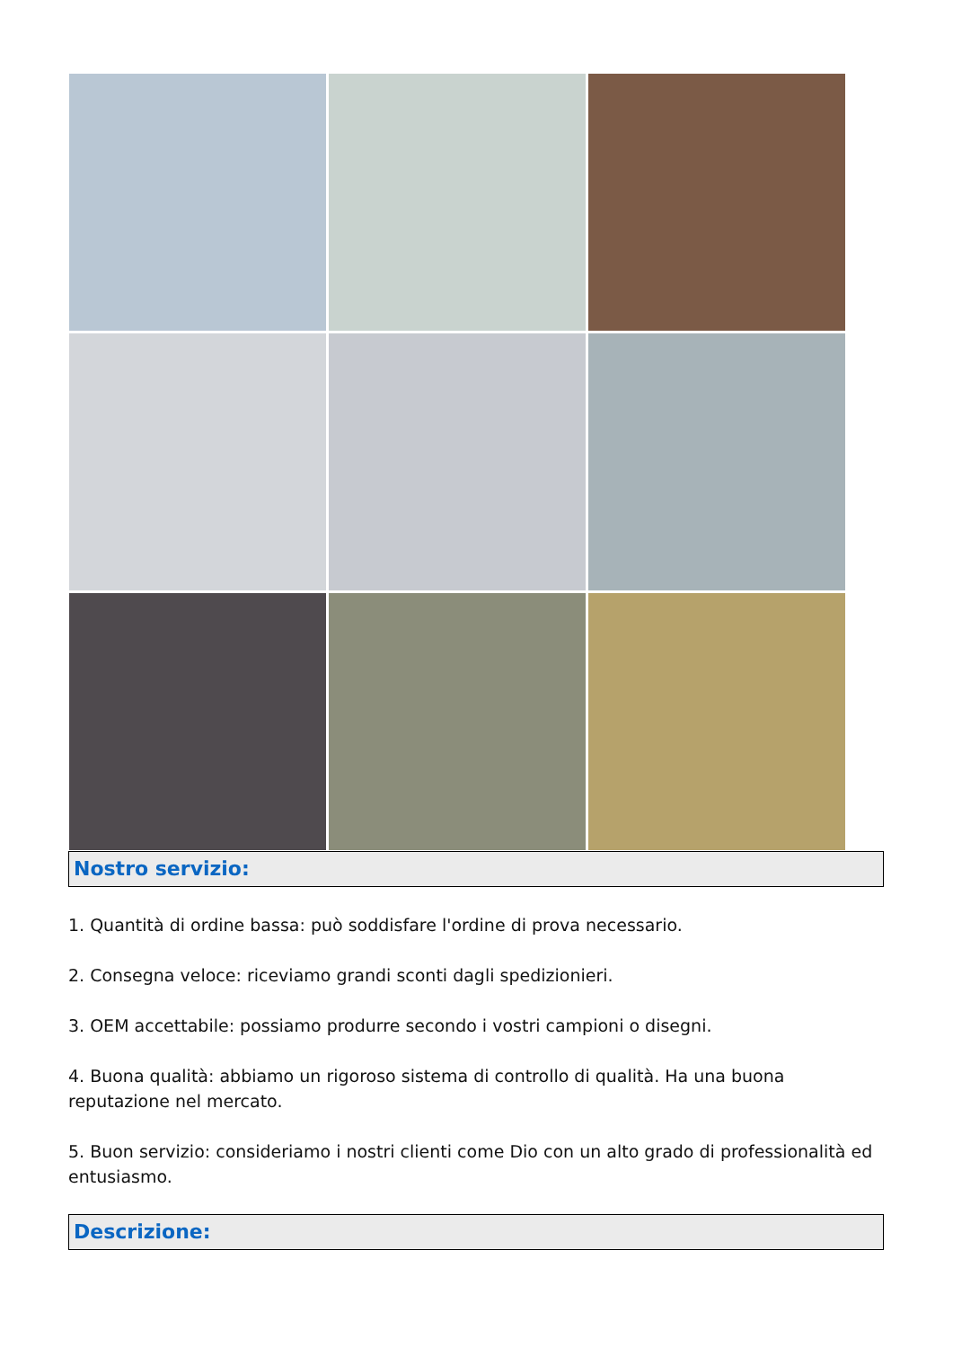Nostro servizio:
1. Quantità di ordine bassa: può soddisfare l'ordine di prova necessario.
2. Consegna veloce: riceviamo grandi sconti dagli spedizionieri.
3. OEM accettabile: possiamo produrre secondo i vostri campioni o disegni.
4. Buona qualità: abbiamo un rigoroso sistema di controllo di qualità. Ha una buona reputazione nel mercato.
5. Buon servizio: consideriamo i nostri clienti come Dio con un alto grado di professionalità ed entusiasmo.
Descrizione: